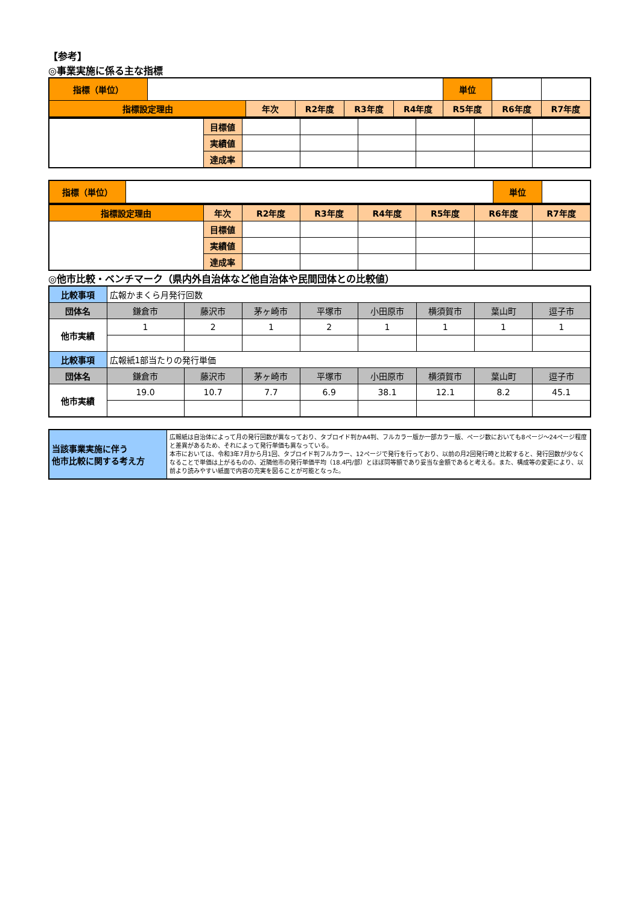【参考】
◎事業実施に係る主な指標
| 指標（単位） | | | | | | 単位 | | |
| 指標設定理由 | | 年次 | R2年度 | R3年度 | R4年度 | R5年度 | R6年度 | R7年度 |
| | 目標値 | | | | | | |
| | 実績値 | | | | | | |
| | 達成率 | | | | | | |
| 指標（単位） | | 単位 | |
| 指標設定理由 | 年次 | R2年度 | R3年度 | R4年度 | R5年度 | R6年度 | R7年度 |
| --- | --- | --- | --- | --- | --- | --- | --- |
| | 目標値 | | | | | | |
| | 実績値 | | | | | | |
| | 達成率 | | | | | | |
◎他市比較・ベンチマーク（県内外自治体など他自治体や民間団体との比較値）
| 比較事項 | 広報かまくら月発行回数 | | | | | | | |
| 団体名 | 鎌倉市 | 藤沢市 | 茅ヶ崎市 | 平塚市 | 小田原市 | 横須賀市 | 葉山町 | 逗子市 |
| 他市実績 | 1 | 2 | 1 | 2 | 1 | 1 | 1 | 1 |
| 比較事項 | 広報紙1部当たりの発行単価 | | | | | | | |
| 団体名 | 鎌倉市 | 藤沢市 | 茅ヶ崎市 | 平塚市 | 小田原市 | 横須賀市 | 葉山町 | 逗子市 |
| 他市実績 | 19.0 | 10.7 | 7.7 | 6.9 | 38.1 | 12.1 | 8.2 | 45.1 |
| 当該事業実施に伴う 他市比較に関する考え方 | 広報紙は自治体によって月の発行回数が異なっており、タブロイド判かA4判、フルカラー版か一部カラー版、ページ数においても8ページ～24ページ程度と差異があるため、それによって発行単価も異なっている。 本市においては、令和3年7月から月1回、タブロイド判フルカラー、12ページで発行を行っており、以前の月2回発行時と比較すると、発行回数が少なくなることで単価は上がるものの、近隣他市の発行単価平均（18.4円/部）とほぼ同等額であり妥当な金額であると考える。また、構成等の変更により、以前より読みやすい紙面で内容の充実を図ることが可能となった。 |